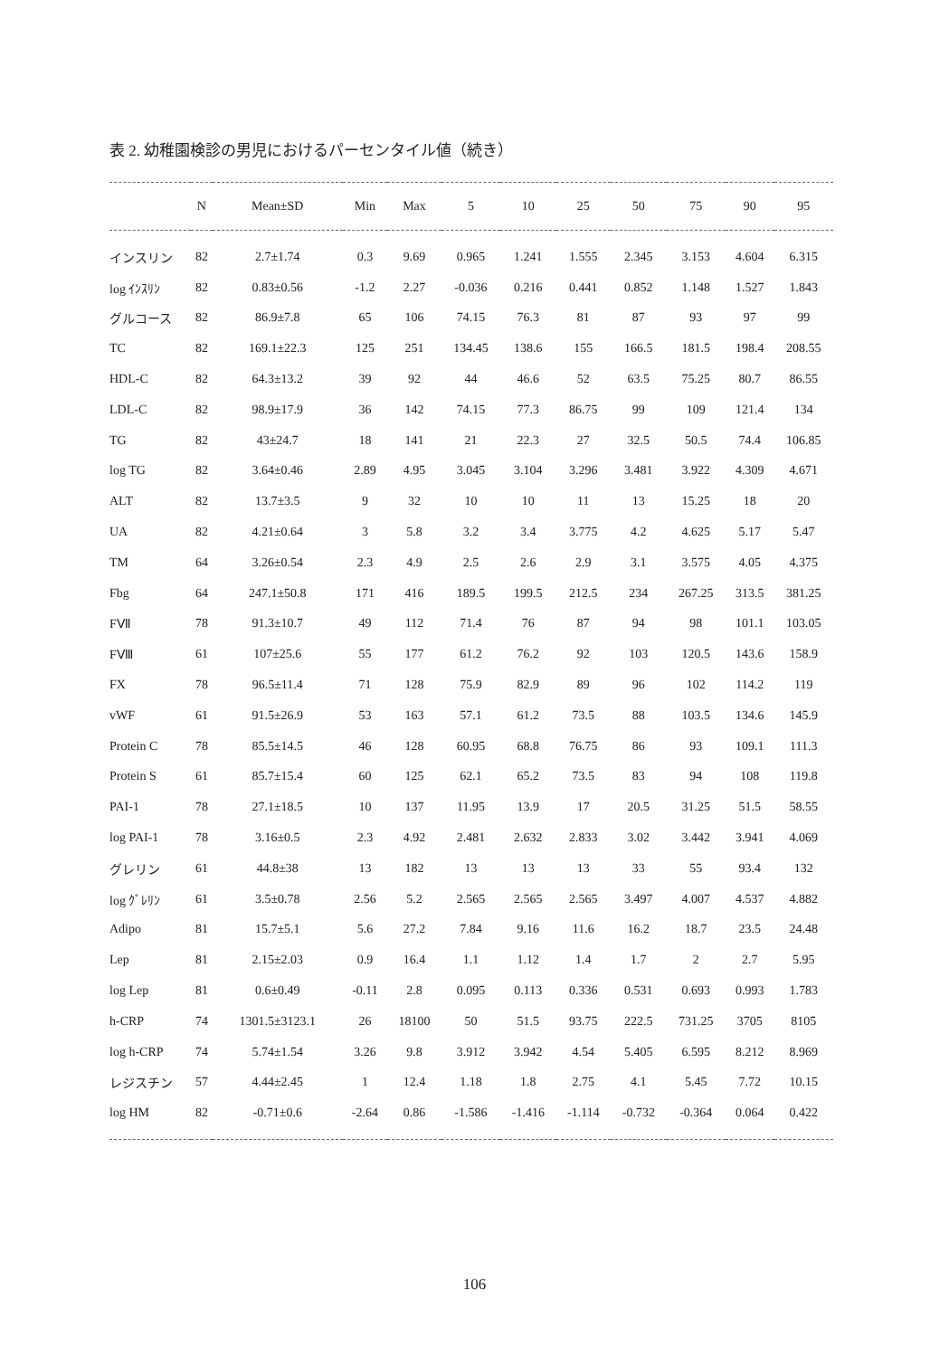表 2. 幼稚園検診の男児におけるパーセンタイル値（続き）
| | N | Mean±SD | Min | Max | 5 | 10 | 25 | 50 | 75 | 90 | 95 |
| --- | --- | --- | --- | --- | --- | --- | --- | --- | --- | --- | --- |
| インスリン | 82 | 2.7±1.74 | 0.3 | 9.69 | 0.965 | 1.241 | 1.555 | 2.345 | 3.153 | 4.604 | 6.315 |
| log ｲﾝｽﾘﾝ | 82 | 0.83±0.56 | -1.2 | 2.27 | -0.036 | 0.216 | 0.441 | 0.852 | 1.148 | 1.527 | 1.843 |
| グルコース | 82 | 86.9±7.8 | 65 | 106 | 74.15 | 76.3 | 81 | 87 | 93 | 97 | 99 |
| TC | 82 | 169.1±22.3 | 125 | 251 | 134.45 | 138.6 | 155 | 166.5 | 181.5 | 198.4 | 208.55 |
| HDL-C | 82 | 64.3±13.2 | 39 | 92 | 44 | 46.6 | 52 | 63.5 | 75.25 | 80.7 | 86.55 |
| LDL-C | 82 | 98.9±17.9 | 36 | 142 | 74.15 | 77.3 | 86.75 | 99 | 109 | 121.4 | 134 |
| TG | 82 | 43±24.7 | 18 | 141 | 21 | 22.3 | 27 | 32.5 | 50.5 | 74.4 | 106.85 |
| log TG | 82 | 3.64±0.46 | 2.89 | 4.95 | 3.045 | 3.104 | 3.296 | 3.481 | 3.922 | 4.309 | 4.671 |
| ALT | 82 | 13.7±3.5 | 9 | 32 | 10 | 10 | 11 | 13 | 15.25 | 18 | 20 |
| UA | 82 | 4.21±0.64 | 3 | 5.8 | 3.2 | 3.4 | 3.775 | 4.2 | 4.625 | 5.17 | 5.47 |
| TM | 64 | 3.26±0.54 | 2.3 | 4.9 | 2.5 | 2.6 | 2.9 | 3.1 | 3.575 | 4.05 | 4.375 |
| Fbg | 64 | 247.1±50.8 | 171 | 416 | 189.5 | 199.5 | 212.5 | 234 | 267.25 | 313.5 | 381.25 |
| FⅦ | 78 | 91.3±10.7 | 49 | 112 | 71.4 | 76 | 87 | 94 | 98 | 101.1 | 103.05 |
| FⅧ | 61 | 107±25.6 | 55 | 177 | 61.2 | 76.2 | 92 | 103 | 120.5 | 143.6 | 158.9 |
| FX | 78 | 96.5±11.4 | 71 | 128 | 75.9 | 82.9 | 89 | 96 | 102 | 114.2 | 119 |
| vWF | 61 | 91.5±26.9 | 53 | 163 | 57.1 | 61.2 | 73.5 | 88 | 103.5 | 134.6 | 145.9 |
| Protein C | 78 | 85.5±14.5 | 46 | 128 | 60.95 | 68.8 | 76.75 | 86 | 93 | 109.1 | 111.3 |
| Protein S | 61 | 85.7±15.4 | 60 | 125 | 62.1 | 65.2 | 73.5 | 83 | 94 | 108 | 119.8 |
| PAI-1 | 78 | 27.1±18.5 | 10 | 137 | 11.95 | 13.9 | 17 | 20.5 | 31.25 | 51.5 | 58.55 |
| log PAI-1 | 78 | 3.16±0.5 | 2.3 | 4.92 | 2.481 | 2.632 | 2.833 | 3.02 | 3.442 | 3.941 | 4.069 |
| グレリン | 61 | 44.8±38 | 13 | 182 | 13 | 13 | 13 | 33 | 55 | 93.4 | 132 |
| log ｸﾞﾚﾘﾝ | 61 | 3.5±0.78 | 2.56 | 5.2 | 2.565 | 2.565 | 2.565 | 3.497 | 4.007 | 4.537 | 4.882 |
| Adipo | 81 | 15.7±5.1 | 5.6 | 27.2 | 7.84 | 9.16 | 11.6 | 16.2 | 18.7 | 23.5 | 24.48 |
| Lep | 81 | 2.15±2.03 | 0.9 | 16.4 | 1.1 | 1.12 | 1.4 | 1.7 | 2 | 2.7 | 5.95 |
| log Lep | 81 | 0.6±0.49 | -0.11 | 2.8 | 0.095 | 0.113 | 0.336 | 0.531 | 0.693 | 0.993 | 1.783 |
| h-CRP | 74 | 1301.5±3123.1 | 26 | 18100 | 50 | 51.5 | 93.75 | 222.5 | 731.25 | 3705 | 8105 |
| log h-CRP | 74 | 5.74±1.54 | 3.26 | 9.8 | 3.912 | 3.942 | 4.54 | 5.405 | 6.595 | 8.212 | 8.969 |
| レジスチン | 57 | 4.44±2.45 | 1 | 12.4 | 1.18 | 1.8 | 2.75 | 4.1 | 5.45 | 7.72 | 10.15 |
| log HM | 82 | -0.71±0.6 | -2.64 | 0.86 | -1.586 | -1.416 | -1.114 | -0.732 | -0.364 | 0.064 | 0.422 |
106